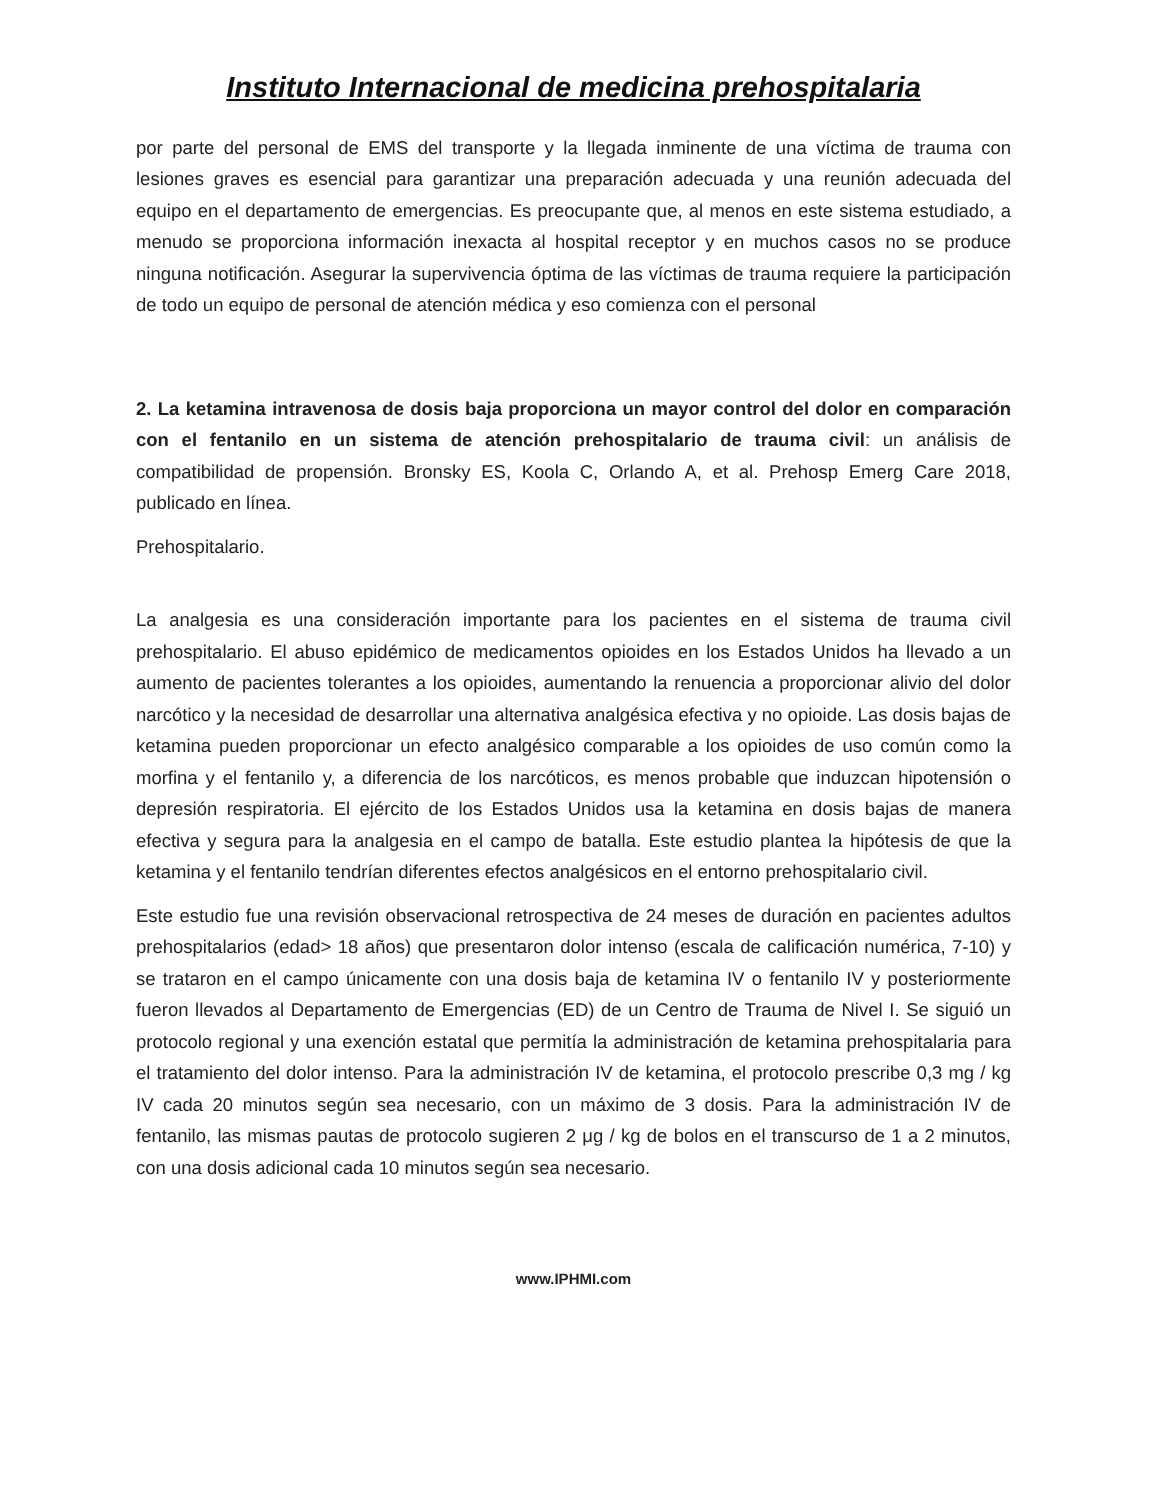Instituto Internacional de medicina prehospitalaria
por parte del personal de EMS del transporte y la llegada inminente de una víctima de trauma con lesiones graves es esencial para garantizar una preparación adecuada y una reunión adecuada del equipo en el departamento de emergencias. Es preocupante que, al menos en este sistema estudiado, a menudo se proporciona información inexacta al hospital receptor y en muchos casos no se produce ninguna notificación. Asegurar la supervivencia óptima de las víctimas de trauma requiere la participación de todo un equipo de personal de atención médica y eso comienza con el personal
2. La ketamina intravenosa de dosis baja proporciona un mayor control del dolor en comparación con el fentanilo en un sistema de atención prehospitalario de trauma civil: un análisis de compatibilidad de propensión. Bronsky ES, Koola C, Orlando A, et al. Prehosp Emerg Care 2018, publicado en línea.
Prehospitalario.
La analgesia es una consideración importante para los pacientes en el sistema de trauma civil prehospitalario. El abuso epidémico de medicamentos opioides en los Estados Unidos ha llevado a un aumento de pacientes tolerantes a los opioides, aumentando la renuencia a proporcionar alivio del dolor narcótico y la necesidad de desarrollar una alternativa analgésica efectiva y no opioide. Las dosis bajas de ketamina pueden proporcionar un efecto analgésico comparable a los opioides de uso común como la morfina y el fentanilo y, a diferencia de los narcóticos, es menos probable que induzcan hipotensión o depresión respiratoria. El ejército de los Estados Unidos usa la ketamina en dosis bajas de manera efectiva y segura para la analgesia en el campo de batalla. Este estudio plantea la hipótesis de que la ketamina y el fentanilo tendrían diferentes efectos analgésicos en el entorno prehospitalario civil.
Este estudio fue una revisión observacional retrospectiva de 24 meses de duración en pacientes adultos prehospitalarios (edad> 18 años) que presentaron dolor intenso (escala de calificación numérica, 7-10) y se trataron en el campo únicamente con una dosis baja de ketamina IV o fentanilo IV y posteriormente fueron llevados al Departamento de Emergencias (ED) de un Centro de Trauma de Nivel I. Se siguió un protocolo regional y una exención estatal que permitía la administración de ketamina prehospitalaria para el tratamiento del dolor intenso. Para la administración IV de ketamina, el protocolo prescribe 0,3 mg / kg IV cada 20 minutos según sea necesario, con un máximo de 3 dosis. Para la administración IV de fentanilo, las mismas pautas de protocolo sugieren 2 μg / kg de bolos en el transcurso de 1 a 2 minutos, con una dosis adicional cada 10 minutos según sea necesario.
www.IPHMI.com